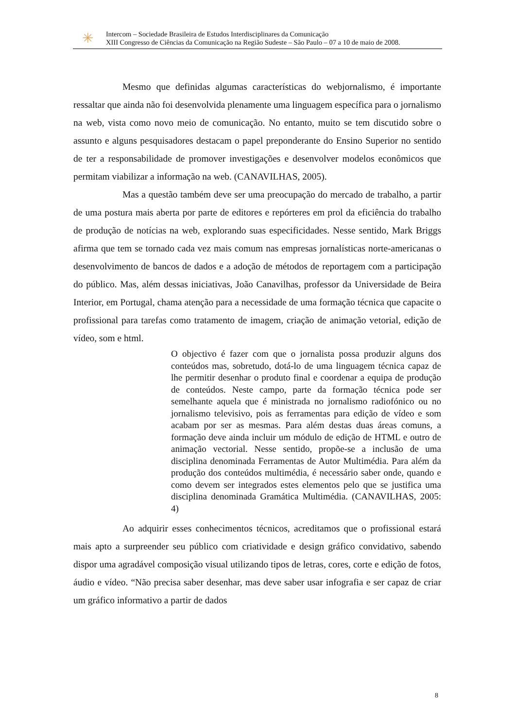✳
Intercom – Sociedade Brasileira de Estudos Interdisciplinares da Comunicação
XIII Congresso de Ciências da Comunicação na Região Sudeste – São Paulo – 07 a 10 de maio de 2008.
Mesmo que definidas algumas características do webjornalismo, é importante ressaltar que ainda não foi desenvolvida plenamente uma linguagem específica para o jornalismo na web, vista como novo meio de comunicação. No entanto, muito se tem discutido sobre o assunto e alguns pesquisadores destacam o papel preponderante do Ensino Superior no sentido de ter a responsabilidade de promover investigações e desenvolver modelos econômicos que permitam viabilizar a informação na web. (CANAVILHAS, 2005).
Mas a questão também deve ser uma preocupação do mercado de trabalho, a partir de uma postura mais aberta por parte de editores e repórteres em prol da eficiência do trabalho de produção de notícias na web, explorando suas especificidades. Nesse sentido, Mark Briggs afirma que tem se tornado cada vez mais comum nas empresas jornalísticas norte-americanas o desenvolvimento de bancos de dados e a adoção de métodos de reportagem com a participação do público. Mas, além dessas iniciativas, João Canavilhas, professor da Universidade de Beira Interior, em Portugal, chama atenção para a necessidade de uma formação técnica que capacite o profissional para tarefas como tratamento de imagem, criação de animação vetorial, edição de vídeo, som e html.
O objectivo é fazer com que o jornalista possa produzir alguns dos conteúdos mas, sobretudo, dotá-lo de uma linguagem técnica capaz de lhe permitir desenhar o produto final e coordenar a equipa de produção de conteúdos. Neste campo, parte da formação técnica pode ser semelhante aquela que é ministrada no jornalismo radiofónico ou no jornalismo televisivo, pois as ferramentas para edição de vídeo e som acabam por ser as mesmas. Para além destas duas áreas comuns, a formação deve ainda incluir um módulo de edição de HTML e outro de animação vectorial. Nesse sentido, propõe-se a inclusão de uma disciplina denominada Ferramentas de Autor Multimédia. Para além da produção dos conteúdos multimédia, é necessário saber onde, quando e como devem ser integrados estes elementos pelo que se justifica uma disciplina denominada Gramática Multimédia. (CANAVILHAS, 2005: 4)
Ao adquirir esses conhecimentos técnicos, acreditamos que o profissional estará mais apto a surpreender seu público com criatividade e design gráfico convidativo, sabendo dispor uma agradável composição visual utilizando tipos de letras, cores, corte e edição de fotos, áudio e vídeo. “Não precisa saber desenhar, mas deve saber usar infografia e ser capaz de criar um gráfico informativo a partir de dados
8